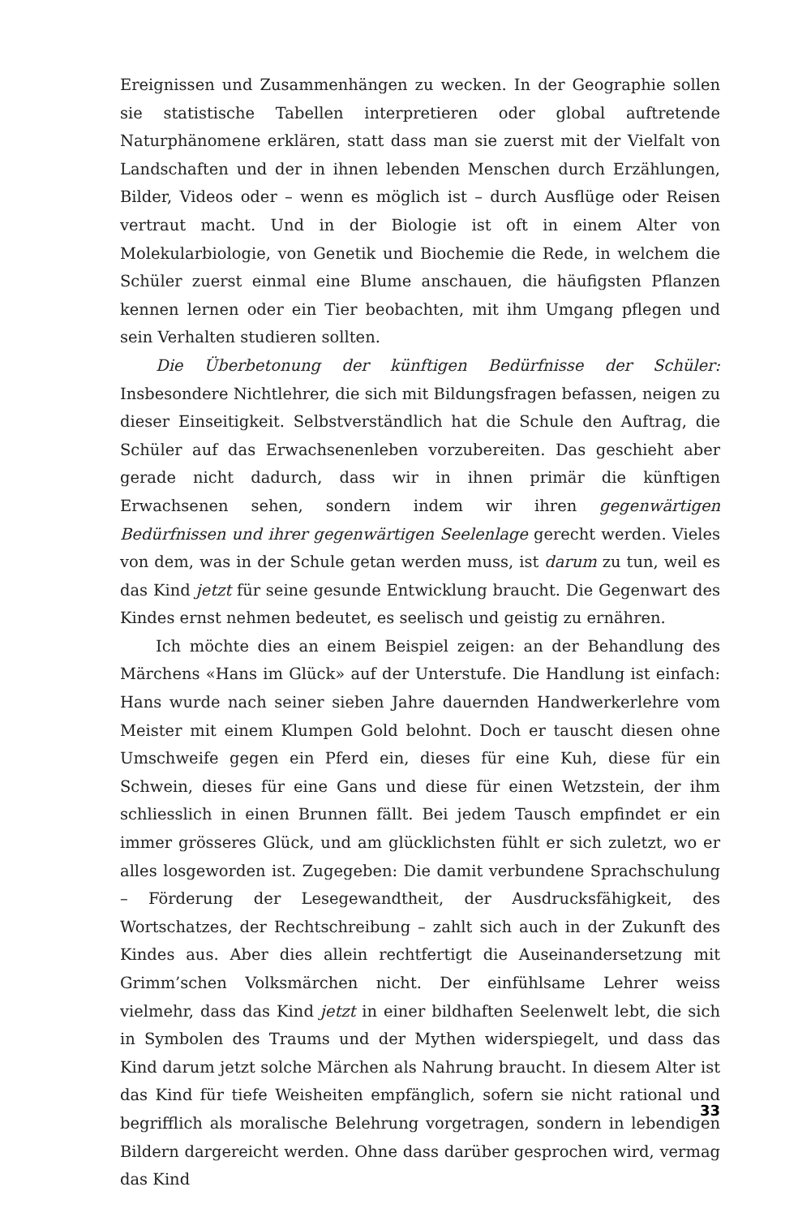Ereignissen und Zusammenhängen zu wecken. In der Geographie sollen sie statistische Tabellen interpretieren oder global auftretende Naturphänomene erklären, statt dass man sie zuerst mit der Vielfalt von Landschaften und der in ihnen lebenden Menschen durch Erzählungen, Bilder, Videos oder – wenn es möglich ist – durch Ausflüge oder Reisen vertraut macht. Und in der Biologie ist oft in einem Alter von Molekularbiologie, von Genetik und Biochemie die Rede, in welchem die Schüler zuerst einmal eine Blume anschauen, die häufigsten Pflanzen kennen lernen oder ein Tier beobachten, mit ihm Umgang pflegen und sein Verhalten studieren sollten.
Die Überbetonung der künftigen Bedürfnisse der Schüler: Insbesondere Nichtlehrer, die sich mit Bildungsfragen befassen, neigen zu dieser Einseitigkeit. Selbstverständlich hat die Schule den Auftrag, die Schüler auf das Erwachsenenleben vorzubereiten. Das geschieht aber gerade nicht dadurch, dass wir in ihnen primär die künftigen Erwachsenen sehen, sondern indem wir ihren gegenwärtigen Bedürfnissen und ihrer gegenwärtigen Seelenlage gerecht werden. Vieles von dem, was in der Schule getan werden muss, ist darum zu tun, weil es das Kind jetzt für seine gesunde Entwicklung braucht. Die Gegenwart des Kindes ernst nehmen bedeutet, es seelisch und geistig zu ernähren.
Ich möchte dies an einem Beispiel zeigen: an der Behandlung des Märchens «Hans im Glück» auf der Unterstufe. Die Handlung ist einfach: Hans wurde nach seiner sieben Jahre dauernden Handwerkerlehre vom Meister mit einem Klumpen Gold belohnt. Doch er tauscht diesen ohne Umschweife gegen ein Pferd ein, dieses für eine Kuh, diese für ein Schwein, dieses für eine Gans und diese für einen Wetzstein, der ihm schliesslich in einen Brunnen fällt. Bei jedem Tausch empfindet er ein immer grösseres Glück, und am glücklichsten fühlt er sich zuletzt, wo er alles losgeworden ist. Zugegeben: Die damit verbundene Sprachschulung – Förderung der Lesegewandtheit, der Ausdrucksfähigkeit, des Wortschatzes, der Rechtschreibung – zahlt sich auch in der Zukunft des Kindes aus. Aber dies allein rechtfertigt die Auseinandersetzung mit Grimm’schen Volksmärchen nicht. Der einfühlsame Lehrer weiss vielmehr, dass das Kind jetzt in einer bildhaften Seelenwelt lebt, die sich in Symbolen des Traums und der Mythen widerspiegelt, und dass das Kind darum jetzt solche Märchen als Nahrung braucht. In diesem Alter ist das Kind für tiefe Weisheiten empfänglich, sofern sie nicht rational und begrifflich als moralische Belehrung vorgetragen, sondern in lebendigen Bildern dargereicht werden. Ohne dass darüber gesprochen wird, vermag das Kind
33